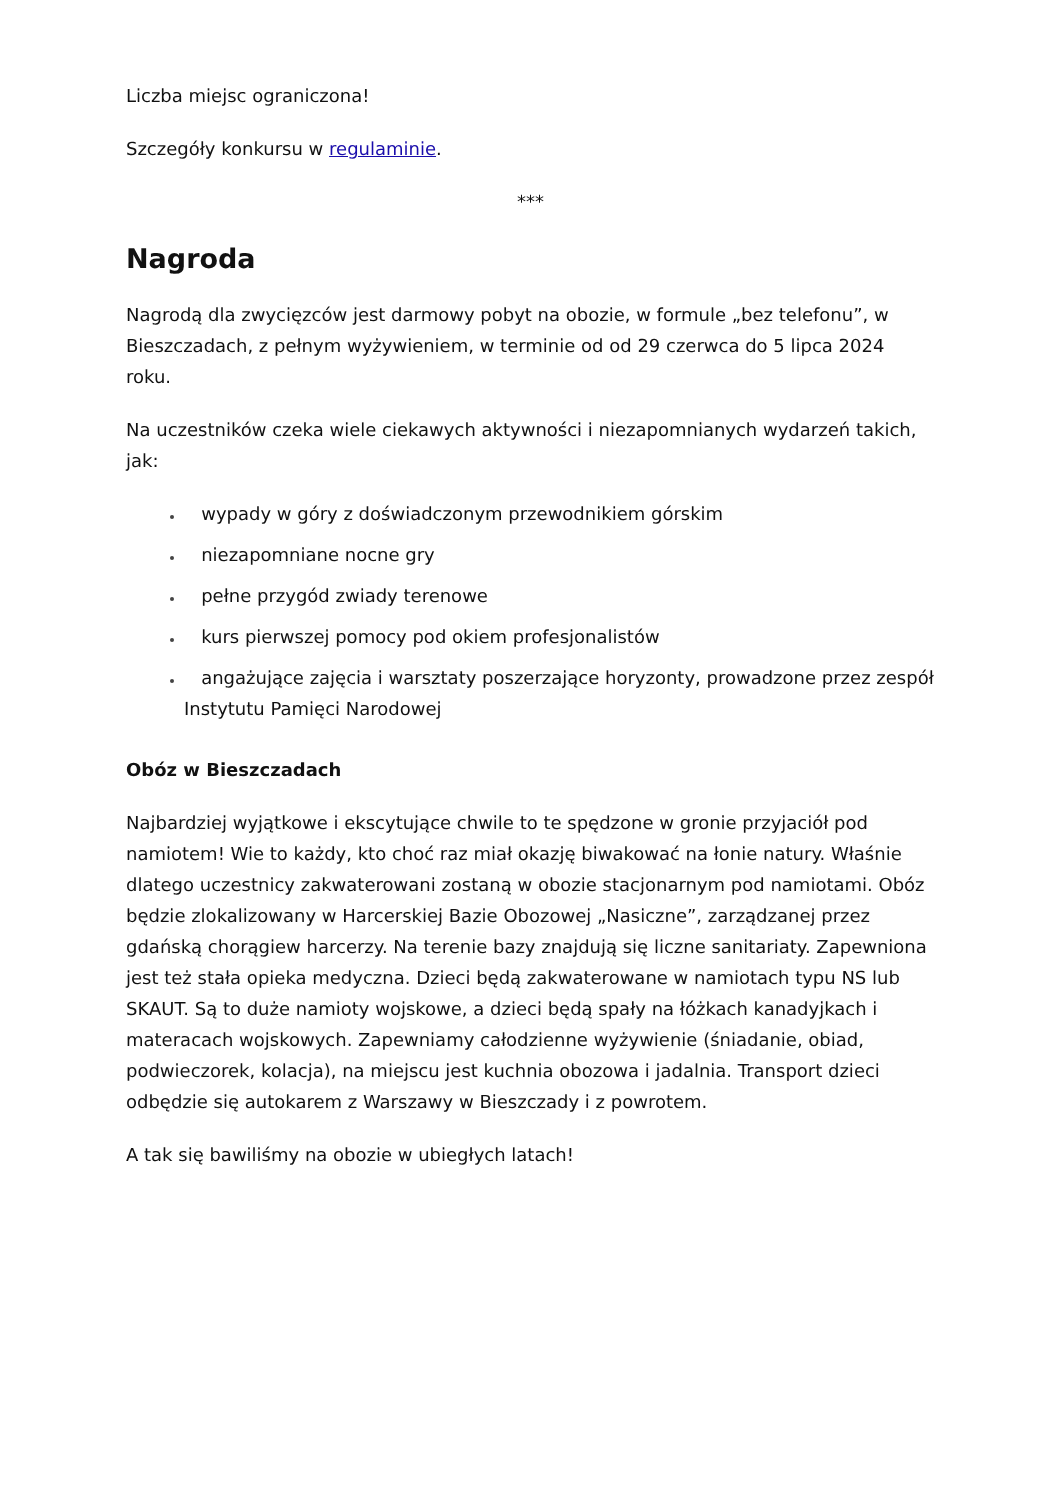Liczba miejsc ograniczona!
Szczegóły konkursu w regulaminie.
***
Nagroda
Nagrodą dla zwycięzców jest darmowy pobyt na obozie, w formule „bez telefonu”, w Bieszczadach, z pełnym wyżywieniem, w terminie od od 29 czerwca do 5 lipca 2024 roku.
Na uczestników czeka wiele ciekawych aktywności i niezapomnianych wydarzeń takich, jak:
wypady w góry z doświadczonym przewodnikiem górskim
niezapomniane nocne gry
pełne przygód zwiady terenowe
kurs pierwszej pomocy pod okiem profesjonalistów
angażujące zajęcia i warsztaty poszerzające horyzonty, prowadzone przez zespół Instytutu Pamięci Narodowej
Obóz w Bieszczadach
Najbardziej wyjątkowe i ekscytujące chwile to te spędzone w gronie przyjaciół pod namiotem! Wie to każdy, kto choć raz miał okazję biwakować na łonie natury. Właśnie dlatego uczestnicy zakwaterowani zostaną w obozie stacjonarnym pod namiotami. Obóz będzie zlokalizowany w Harcerskiej Bazie Obozowej „Nasiczne”, zarządzanej przez gdańską chorągiew harcerzy. Na terenie bazy znajdują się liczne sanitariaty. Zapewniona jest też stała opieka medyczna. Dzieci będą zakwaterowane w namiotach typu NS lub SKAUT. Są to duże namioty wojskowe, a dzieci będą spały na łóżkach kanadyjkach i materacach wojskowych. Zapewniamy całodzienne wyżywienie (śniadanie, obiad, podwieczorek, kolacja), na miejscu jest kuchnia obozowa i jadalnia. Transport dzieci odbędzie się autokarem z Warszawy w Bieszczady i z powrotem.
A tak się bawiliśmy na obozie w ubiegłych latach!